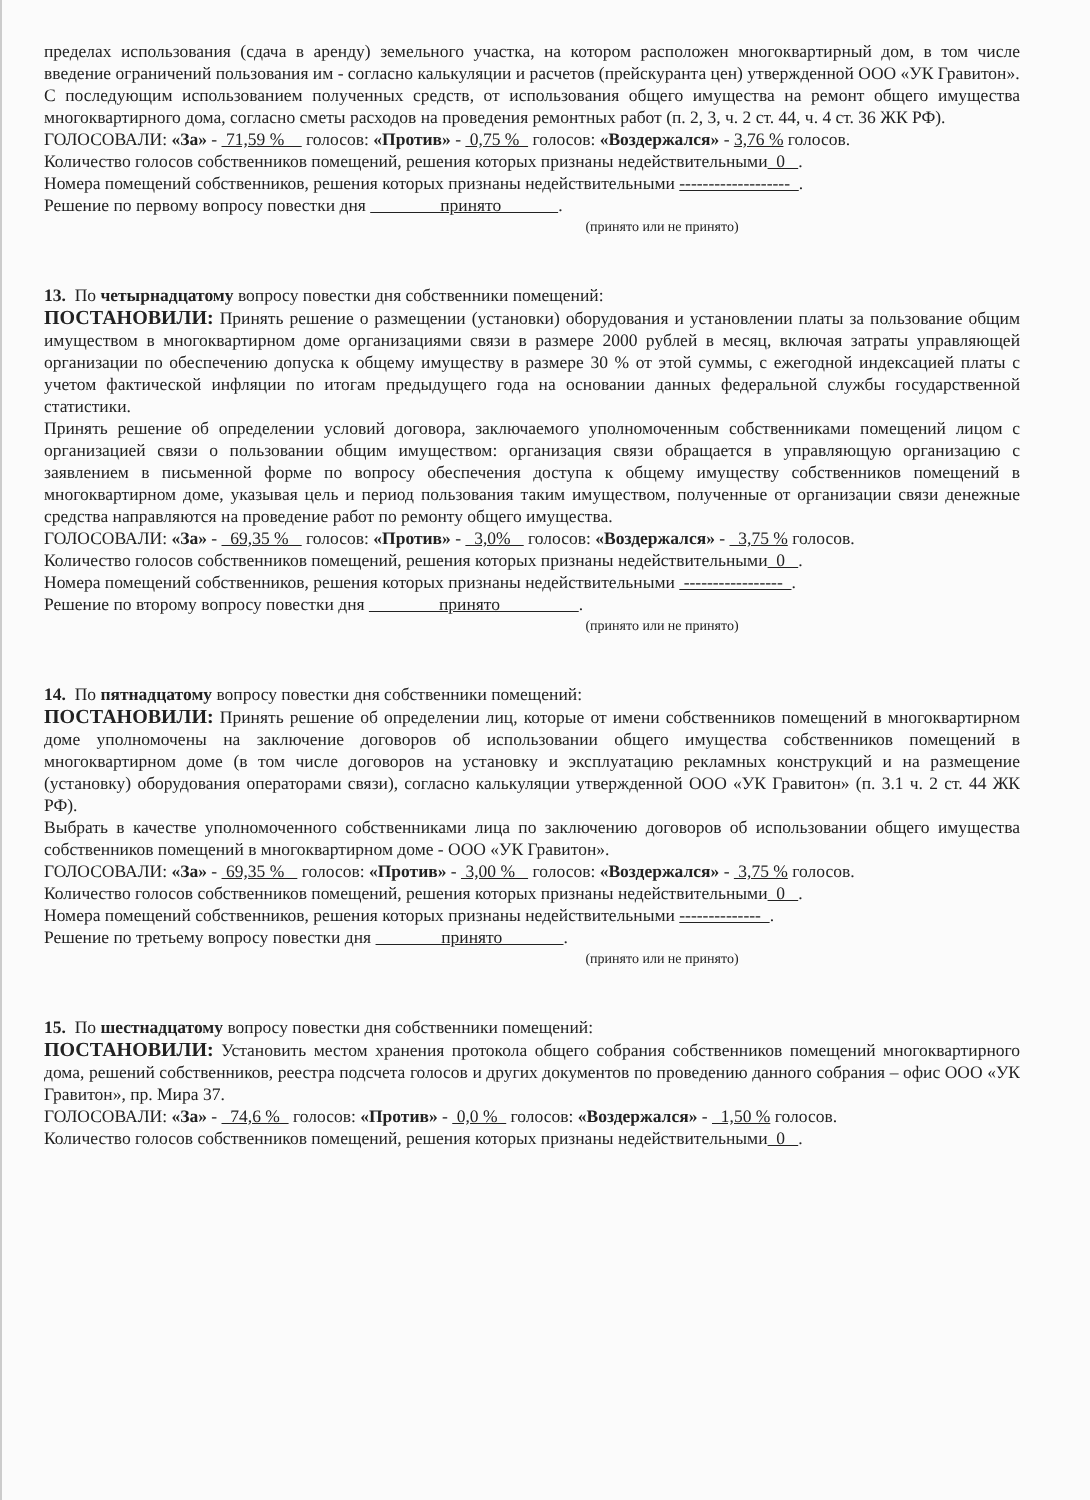пределах использования (сдача в аренду) земельного участка, на котором расположен многоквартирный дом, в том числе введение ограничений пользования им - согласно калькуляции и расчетов (прейскуранта цен) утвержденной ООО «УК Гравитон».
С последующим использованием полученных средств, от использования общего имущества на ремонт общего имущества многоквартирного дома, согласно сметы расходов на проведения ремонтных работ (п. 2, 3, ч. 2 ст. 44, ч. 4 ст. 36 ЖК РФ).
ГОЛОСОВАЛИ: «За» - 71,59 % голосов: «Против» - 0,75 % голосов: «Воздержался» - 3,76 % голосов.
Количество голосов собственников помещений, решения которых признаны недействительными 0 .
Номера помещений собственников, решения которых признаны недействительными ------------------- .
Решение по первому вопросу повестки дня принято .
(принято или не принято)
13. По четырнадцатому вопросу повестки дня собственники помещений:
ПОСТАНОВИЛИ: Принять решение о размещении (установки) оборудования и установлении платы за пользование общим имуществом в многоквартирном доме организациями связи в размере 2000 рублей в месяц, включая затраты управляющей организации по обеспечению допуска к общему имуществу в размере 30 % от этой суммы, с ежегодной индексацией платы с учетом фактической инфляции по итогам предыдущего года на основании данных федеральной службы государственной статистики.
Принять решение об определении условий договора, заключаемого уполномоченным собственниками помещений лицом с организацией связи о пользовании общим имуществом: организация связи обращается в управляющую организацию с заявлением в письменной форме по вопросу обеспечения доступа к общему имуществу собственников помещений в многоквартирном доме, указывая цель и период пользования таким имуществом, полученные от организации связи денежные средства направляются на проведение работ по ремонту общего имущества.
ГОЛОСОВАЛИ: «За» - 69,35 % голосов: «Против» - 3,0% голосов: «Воздержался» - 3,75 % голосов.
Количество голосов собственников помещений, решения которых признаны недействительными 0 .
Номера помещений собственников, решения которых признаны недействительными ----------------- .
Решение по второму вопросу повестки дня принято .
(принято или не принято)
14. По пятнадцатому вопросу повестки дня собственники помещений:
ПОСТАНОВИЛИ: Принять решение об определении лиц, которые от имени собственников помещений в многоквартирном доме уполномочены на заключение договоров об использовании общего имущества собственников помещений в многоквартирном доме (в том числе договоров на установку и эксплуатацию рекламных конструкций и на размещение (установку) оборудования операторами связи), согласно калькуляции утвержденной ООО «УК Гравитон» (п. 3.1 ч. 2 ст. 44 ЖК РФ).
Выбрать в качестве уполномоченного собственниками лица по заключению договоров об использовании общего имущества собственников помещений в многоквартирном доме - ООО «УК Гравитон».
ГОЛОСОВАЛИ: «За» - 69,35 % голосов: «Против» - 3,00 % голосов: «Воздержался» - 3,75 % голосов.
Количество голосов собственников помещений, решения которых признаны недействительными 0 .
Номера помещений собственников, решения которых признаны недействительными -------------- .
Решение по третьему вопросу повестки дня принято .
(принято или не принято)
15. По шестнадцатому вопросу повестки дня собственники помещений:
ПОСТАНОВИЛИ: Установить местом хранения протокола общего собрания собственников помещений многоквартирного дома, решений собственников, реестра подсчета голосов и других документов по проведению данного собрания – офис ООО «УК Гравитон», пр. Мира 37.
ГОЛОСОВАЛИ: «За» - 74,6 % голосов: «Против» - 0,0 % голосов: «Воздержался» - 1,50 % голосов.
Количество голосов собственников помещений, решения которых признаны недействительными 0 .